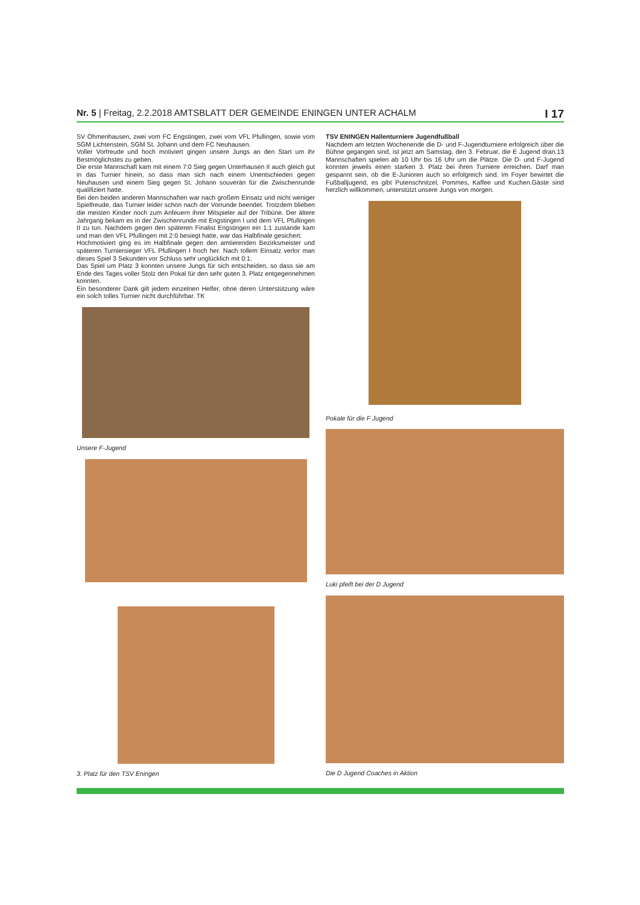Nr. 5 | Freitag, 2.2.2018 AMTSBLATT DER GEMEINDE ENINGEN UNTER ACHALM I 17
SV Ohmenhausen, zwei vom FC Engstingen, zwei vom VFL Pfullingen, sowie vom SGM Lichtenstein, SGM St. Johann und dem FC Neuhausen.
Voller Vorfreude und hoch motiviert gingen unsere Jungs an den Start um ihr Bestmöglichstes zu geben.
Die erste Mannschaft kam mit einem 7:0 Sieg gegen Unterhausen II auch gleich gut in das Turnier hinein, so dass man sich nach einem Unentschieden gegen Neuhausen und einem Sieg gegen St. Johann souverän für die Zwischenrunde qualifiziert hatte.
Bei den beiden anderen Mannschaften war nach großem Einsatz und nicht weniger Spielfreude, das Turnier leider schon nach der Vorrunde beendet. Trotzdem blieben die meisten Kinder noch zum Anfeuern ihrer Mitspieler auf der Tribüne. Der ältere Jahrgang bekam es in der Zwischenrunde mit Engstingen I und dem VFL Pfullingen II zu tun. Nachdem gegen den späteren Finalist Engstingen ein 1:1 zustande kam und man den VFL Pfullingen mit 2:0 besiegt hatte, war das Halbfinale gesichert.
Hochmotiviert ging es im Halbfinale gegen den amtierenden Bezirksmeister und späteren Turniersieger VFL Pfullingen I hoch her. Nach tollem Einsatz verlor man dieses Spiel 3 Sekunden vor Schluss sehr unglücklich mit 0:1.
Das Spiel um Platz 3 konnten unsere Jungs für sich entscheiden, so dass sie am Ende des Tages voller Stolz den Pokal für den sehr guten 3. Platz entgegennehmen konnten.
Ein besonderer Dank gilt jedem einzelnen Helfer, ohne deren Unterstützung wäre ein solch tolles Turnier nicht durchführbar. TK
Unsere F-Jugend
3. Platz für den TSV Eningen
TSV ENINGEN Hallenturniere Jugendfußball
Nachdem am letzten Wochenende die D- und F-Jugendturniere erfolgreich über die Bühne gegangen sind, ist jetzt am Samstag, den 3. Februar, die E Jugend dran.13 Mannschaften spielen ab 10 Uhr bis 16 Uhr um die Plätze. Die D- und F-Jugend konnten jeweils einen starken 3. Platz bei ihren Turniere erreichen. Darf man gespannt sein, ob die E-Junioren auch so erfolgreich sind. Im Foyer bewirtet die Fußballjugend, es gibt Putenschnitzel, Pommes, Kaffee und Kuchen.Gäste sind herzlich willkommen, unterstützt unsere Jungs von morgen.
Pokale für die F Jugend
Luki pfeift bei der D Jugend
Die D Jugend Coaches in Aktion